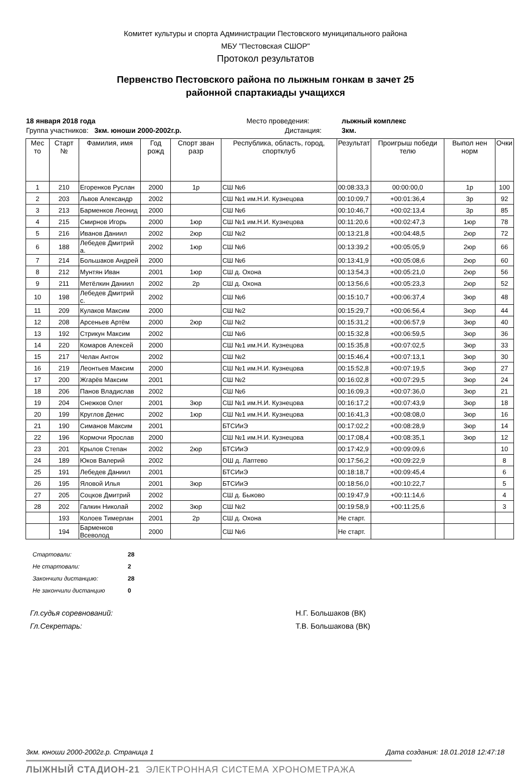Комитет культуры и спорта Администрации Пестовского муниципального района
МБУ "Пестовская СШОР"
Протокол результатов
Первенство Пестовского района по лыжным гонкам в зачет 25
районной спартакиады учащихся
18 января 2018 года
Место проведения:
лыжный комплекс
Группа участников: 3км. юноши 2000-2002г.р.
Дистанция:
3км.
| Мес то | Старт № | Фамилия, имя | Год рожд | Спорт зван разр | Республика, область, город, спортклуб | Результат | Проигрыш победи телю | Выпол нен норм | Очки |
| --- | --- | --- | --- | --- | --- | --- | --- | --- | --- |
| 1 | 210 | Егоренков Руслан | 2000 | 1р | СШ №6 | 00:08:33,3 | 00:00:00,0 | 1р | 100 |
| 2 | 203 | Львов Александр | 2002 | | СШ №1 им.Н.И. Кузнецова | 00:10:09,7 | +00:01:36,4 | 3р | 92 |
| 3 | 213 | Барменков Леонид | 2000 | | СШ №6 | 00:10:46,7 | +00:02:13,4 | 3р | 85 |
| 4 | 215 | Смирнов Игорь | 2000 | 1юр | СШ №1 им.Н.И. Кузнецова | 00:11:20,6 | +00:02:47,3 | 1юр | 78 |
| 5 | 216 | Иванов Даниил | 2002 | 2юр | СШ №2 | 00:13:21,8 | +00:04:48,5 | 2юр | 72 |
| 6 | 188 | Лебедев Дмитрий а. | 2002 | 1юр | СШ №6 | 00:13:39,2 | +00:05:05,9 | 2юр | 66 |
| 7 | 214 | Большаков Андрей | 2000 | | СШ №6 | 00:13:41,9 | +00:05:08,6 | 2юр | 60 |
| 8 | 212 | Мунтян Иван | 2001 | 1юр | СШ д. Охона | 00:13:54,3 | +00:05:21,0 | 2юр | 56 |
| 9 | 211 | Метёлкин Даниил | 2002 | 2р | СШ д. Охона | 00:13:56,6 | +00:05:23,3 | 2юр | 52 |
| 10 | 198 | Лебедев Дмитрий с. | 2002 | | СШ №6 | 00:15:10,7 | +00:06:37,4 | 3юр | 48 |
| 11 | 209 | Кулаков Максим | 2000 | | СШ №2 | 00:15:29,7 | +00:06:56,4 | 3юр | 44 |
| 12 | 208 | Арсеньев Артём | 2000 | 2юр | СШ №2 | 00:15:31,2 | +00:06:57,9 | 3юр | 40 |
| 13 | 192 | Стрикун Максим | 2002 | | СШ №6 | 00:15:32,8 | +00:06:59,5 | 3юр | 36 |
| 14 | 220 | Комаров Алексей | 2000 | | СШ №1 им.Н.И. Кузнецова | 00:15:35,8 | +00:07:02,5 | 3юр | 33 |
| 15 | 217 | Челан Антон | 2002 | | СШ №2 | 00:15:46,4 | +00:07:13,1 | 3юр | 30 |
| 16 | 219 | Леонтьев Максим | 2000 | | СШ №1 им.Н.И. Кузнецова | 00:15:52,8 | +00:07:19,5 | 3юр | 27 |
| 17 | 200 | Жгарёв Максим | 2001 | | СШ №2 | 00:16:02,8 | +00:07:29,5 | 3юр | 24 |
| 18 | 206 | Панов Владислав | 2002 | | СШ №6 | 00:16:09,3 | +00:07:36,0 | 3юр | 21 |
| 19 | 204 | Снежков Олег | 2001 | 3юр | СШ №1 им.Н.И. Кузнецова | 00:16:17,2 | +00:07:43,9 | 3юр | 18 |
| 20 | 199 | Круглов Денис | 2002 | 1юр | СШ №1 им.Н.И. Кузнецова | 00:16:41,3 | +00:08:08,0 | 3юр | 16 |
| 21 | 190 | Симанов Максим | 2001 | | БТСИиЭ | 00:17:02,2 | +00:08:28,9 | 3юр | 14 |
| 22 | 196 | Кормочи Ярослав | 2000 | | СШ №1 им.Н.И. Кузнецова | 00:17:08,4 | +00:08:35,1 | 3юр | 12 |
| 23 | 201 | Крылов Степан | 2002 | 2юр | БТСИиЭ | 00:17:42,9 | +00:09:09,6 | | 10 |
| 24 | 189 | Юков Валерий | 2002 | | ОШ д. Лаптево | 00:17:56,2 | +00:09:22,9 | | 8 |
| 25 | 191 | Лебедев Даниил | 2001 | | БТСИиЭ | 00:18:18,7 | +00:09:45,4 | | 6 |
| 26 | 195 | Яловой Илья | 2001 | 3юр | БТСИиЭ | 00:18:56,0 | +00:10:22,7 | | 5 |
| 27 | 205 | Соцков Дмитрий | 2002 | | СШ д. Быково | 00:19:47,9 | +00:11:14,6 | | 4 |
| 28 | 202 | Галкин Николай | 2002 | 3юр | СШ №2 | 00:19:58,9 | +00:11:25,6 | | 3 |
| | 193 | Колоев Тимерлан | 2001 | 2р | СШ д. Охона | Не старт. | | | |
| | 194 | Барменков Всеволод | 2000 | | СШ №6 | Не старт. | | | |
Стартовали: 28
Не стартовали: 2
Закончили дистанцию: 28
Не закончили дистанцию 0
Гл.судья соревнований:
Н.Г. Большаков (ВК)
Гл.Секретарь:
Т.В. Большакова (ВК)
3км. юноши 2000-2002г.р. Страница 1 Дата создания: 18.01.2018 12:47:18
ЛЫЖНЫЙ СТАДИОН-21 ЭЛЕКТРОННАЯ СИСТЕМА ХРОНОМЕТРАЖА